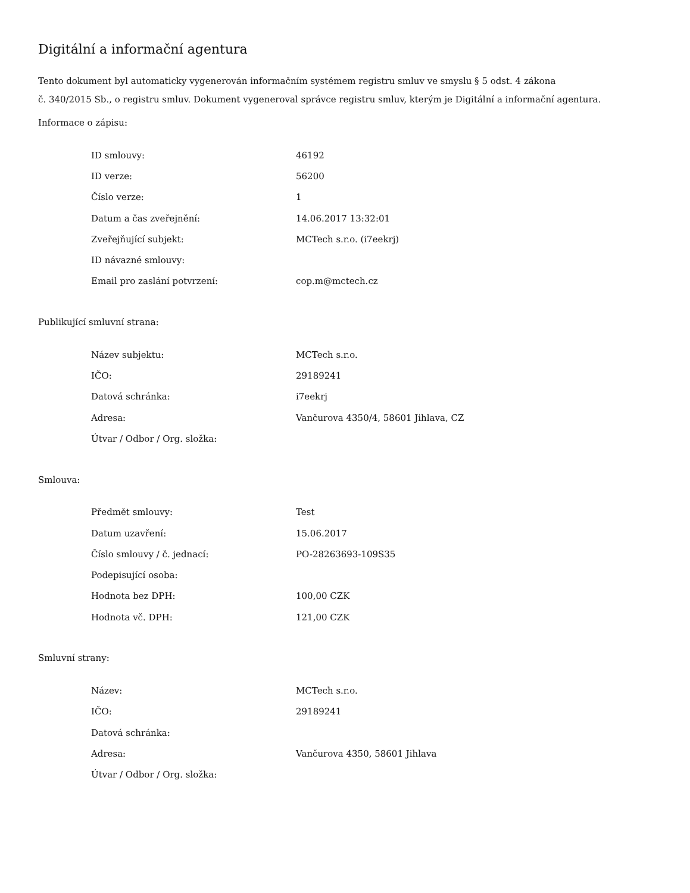Digitální a informační agentura
Tento dokument byl automaticky vygenerován informačním systémem registru smluv ve smyslu § 5 odst. 4 zákona
č. 340/2015 Sb., o registru smluv. Dokument vygeneroval správce registru smluv, kterým je Digitální a informační agentura.
Informace o zápisu:
| ID smlouvy: | 46192 |
| ID verze: | 56200 |
| Číslo verze: | 1 |
| Datum a čas zveřejnění: | 14.06.2017 13:32:01 |
| Zveřejňující subjekt: | MCTech s.r.o. (i7eekrj) |
| ID návazné smlouvy: | |
| Email pro zaslání potvrzení: | cop.m@mctech.cz |
Publikující smluvní strana:
| Název subjektu: | MCTech s.r.o. |
| IČO: | 29189241 |
| Datová schránka: | i7eekrj |
| Adresa: | Vančurova 4350/4, 58601 Jihlava, CZ |
| Útvar / Odbor / Org. složka: | |
Smlouva:
| Předmět smlouvy: | Test |
| Datum uzavření: | 15.06.2017 |
| Číslo smlouvy / č. jednací: | PO-28263693-109S35 |
| Podepisující osoba: | |
| Hodnota bez DPH: | 100,00 CZK |
| Hodnota vč. DPH: | 121,00 CZK |
Smluvní strany:
| Název: | MCTech s.r.o. |
| IČO: | 29189241 |
| Datová schránka: | |
| Adresa: | Vančurova 4350, 58601 Jihlava |
| Útvar / Odbor / Org. složka: | |